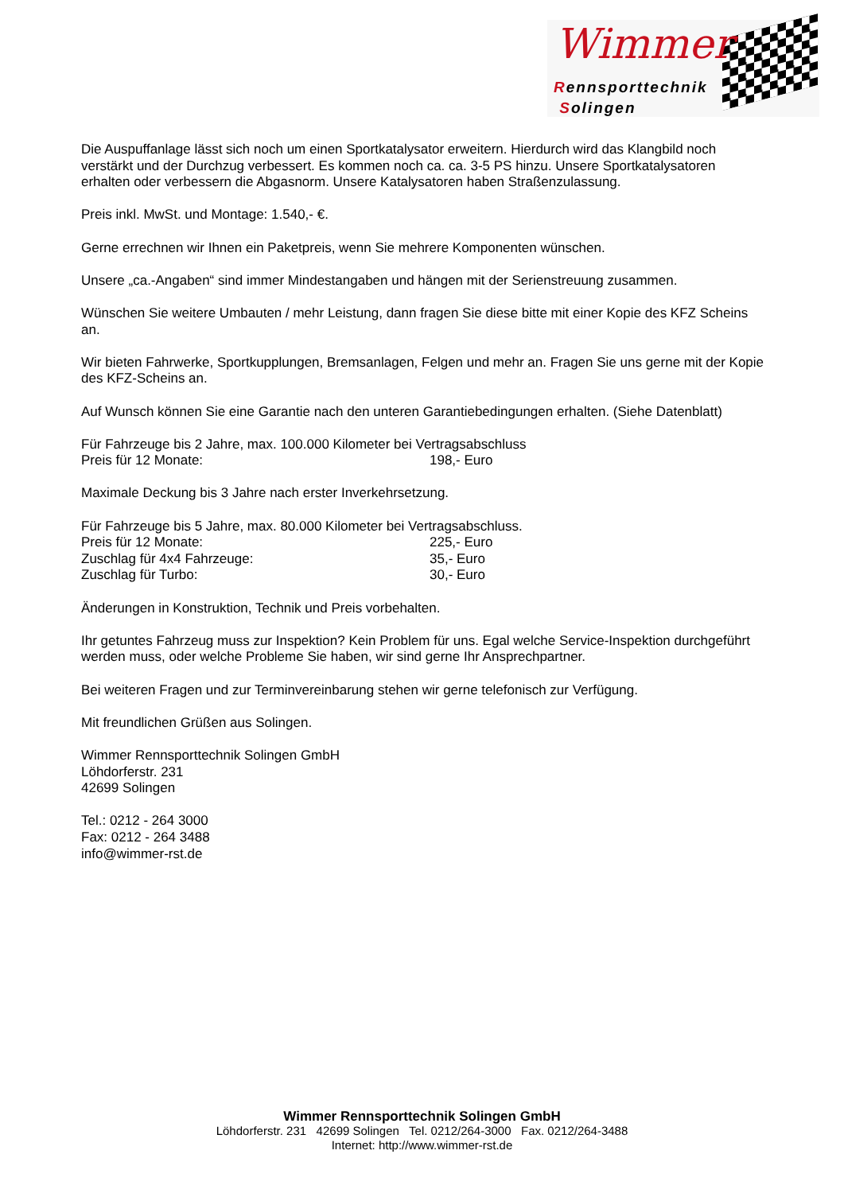Wimmer
Rennsporttechnik
Solingen
Die Auspuffanlage lässt sich noch um einen Sportkatalysator erweitern. Hierdurch wird das Klangbild noch verstärkt und der Durchzug verbessert. Es kommen noch ca. ca. 3-5 PS hinzu. Unsere Sportkatalysatoren erhalten oder verbessern die Abgasnorm. Unsere Katalysatoren haben Straßenzulassung.
Preis inkl. MwSt. und Montage: 1.540,- €.
Gerne errechnen wir Ihnen ein Paketpreis, wenn Sie mehrere Komponenten wünschen.
Unsere „ca.-Angaben“ sind immer Mindestangaben und hängen mit der Serienstreuung zusammen.
Wünschen Sie weitere Umbauten / mehr Leistung, dann fragen Sie diese bitte mit einer Kopie des KFZ Scheins an.
Wir bieten Fahrwerke, Sportkupplungen, Bremsanlagen, Felgen und mehr an. Fragen Sie uns gerne mit der Kopie des KFZ-Scheins an.
Auf Wunsch können Sie eine Garantie nach den unteren Garantiebedingungen erhalten. (Siehe Datenblatt)
Für Fahrzeuge bis 2 Jahre, max. 100.000 Kilometer bei Vertragsabschluss
Preis für 12 Monate: 198,- Euro
Maximale Deckung bis 3 Jahre nach erster Inverkehrsetzung.
Für Fahrzeuge bis 5 Jahre, max. 80.000 Kilometer bei Vertragsabschluss.
Preis für 12 Monate: 225,- Euro
Zuschlag für 4x4 Fahrzeuge: 35,- Euro
Zuschlag für Turbo: 30,- Euro
Änderungen in Konstruktion, Technik und Preis vorbehalten.
Ihr getuntes Fahrzeug muss zur Inspektion? Kein Problem für uns. Egal welche Service-Inspektion durchgeführt werden muss, oder welche Probleme Sie haben, wir sind gerne Ihr Ansprechpartner.
Bei weiteren Fragen und zur Terminvereinbarung stehen wir gerne telefonisch zur Verfügung.
Mit freundlichen Grüßen aus Solingen.
Wimmer Rennsporttechnik Solingen GmbH
Löhdorferstr. 231
42699 Solingen
Tel.: 0212 - 264 3000
Fax: 0212 - 264 3488
info@wimmer-rst.de
Wimmer Rennsporttechnik Solingen GmbH
Löhdorferstr. 231 42699 Solingen Tel. 0212/264-3000 Fax. 0212/264-3488
Internet: http://www.wimmer-rst.de